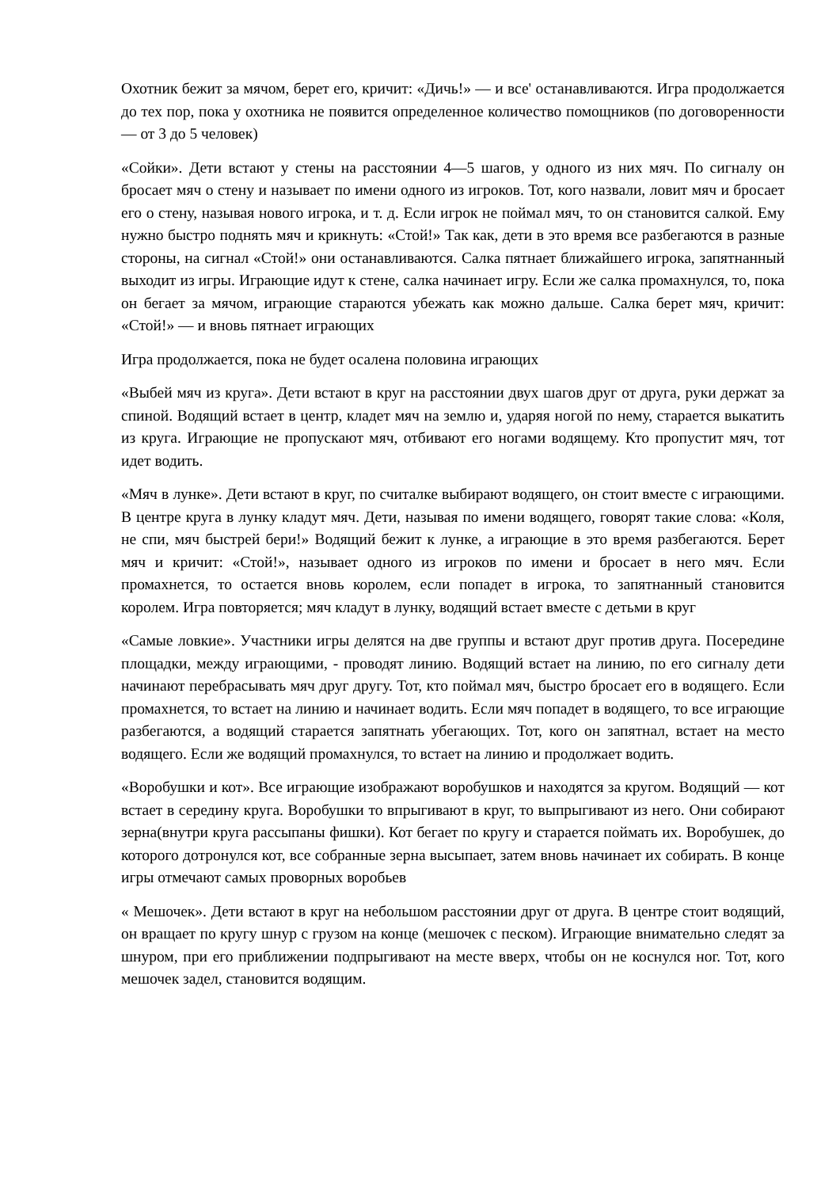Охотник бежит за мячом, берет его, кричит: «Дичь!» — и все' останавливаются. Игра продолжается до тех пор, пока у охотника не появится определенное количество помощников (по договоренности — от 3 до 5 человек)
«Сойки». Дети встают у стены на расстоянии 4—5 шагов, у одного из них мяч. По сигналу он бросает мяч о стену и называет по имени одного из игроков. Тот, кого назвали, ловит мяч и бросает его о стену, называя нового игрока, и т. д. Если игрок не поймал мяч, то он становится салкой. Ему нужно быстро поднять мяч и крикнуть: «Стой!» Так как, дети в это время все разбегаются в разные стороны, на сигнал «Стой!» они останавливаются. Салка пятнает ближайшего игрока, запятнанный выходит из игры. Играющие идут к стене, салка начинает игру. Если же салка промахнулся, то, пока он бегает за мячом, играющие стараются убежать как можно дальше. Салка берет мяч, кричит: «Стой!» — и вновь пятнает играющих
Игра продолжается, пока не будет осалена половина играющих
«Выбей мяч из круга». Дети встают в круг на расстоянии двух шагов друг от друга, руки держат за спиной. Водящий встает в центр, кладет мяч на землю и, ударяя ногой по нему, старается выкатить из круга. Играющие не пропускают мяч, отбивают его ногами водящему. Кто пропустит мяч, тот идет водить.
«Мяч в лунке». Дети встают в круг, по считалке выбирают водящего, он стоит вместе с играющими. В центре круга в лунку кладут мяч. Дети, называя по имени водящего, говорят такие слова: «Коля, не спи, мяч быстрей бери!» Водящий бежит к лунке, а играющие в это время разбегаются. Берет мяч и кричит: «Стой!», называет одного из игроков по имени и бросает в него мяч. Если промахнется, то остается вновь королем, если попадет в игрока, то запятнанный становится королем. Игра повторяется; мяч кладут в лунку, водящий встает вместе с детьми в круг
«Самые ловкие». Участники игры делятся на две группы и встают друг против друга. Посередине площадки, между играющими, - проводят линию. Водящий встает на линию, по его сигналу дети начинают перебрасывать мяч друг другу. Тот, кто поймал мяч, быстро бросает его в водящего. Если промахнется, то встает на линию и начинает водить. Если мяч попадет в водящего, то все играющие разбегаются, а водящий старается запятнать убегающих. Тот, кого он запятнал, встает на место водящего. Если же водящий промахнулся, то встает на линию и продолжает водить.
«Воробушки и кот». Все играющие изображают воробушков и находятся за кругом. Водящий — кот встает в середину круга. Воробушки то впрыгивают в круг, то выпрыгивают из него. Они собирают зерна(внутри круга рассыпаны фишки). Кот бегает по кругу и старается поймать их. Воробушек, до которого дотронулся кот, все собранные зерна высыпает, затем вновь начинает их собирать. В конце игры отмечают самых проворных воробьев
« Мешочек». Дети встают в круг на небольшом расстоянии друг от друга. В центре стоит водящий, он вращает по кругу шнур с грузом на конце (мешочек с песком). Играющие внимательно следят за шнуром, при его приближении подпрыгивают на месте вверх, чтобы он не коснулся ног. Тот, кого мешочек задел, становится водящим.